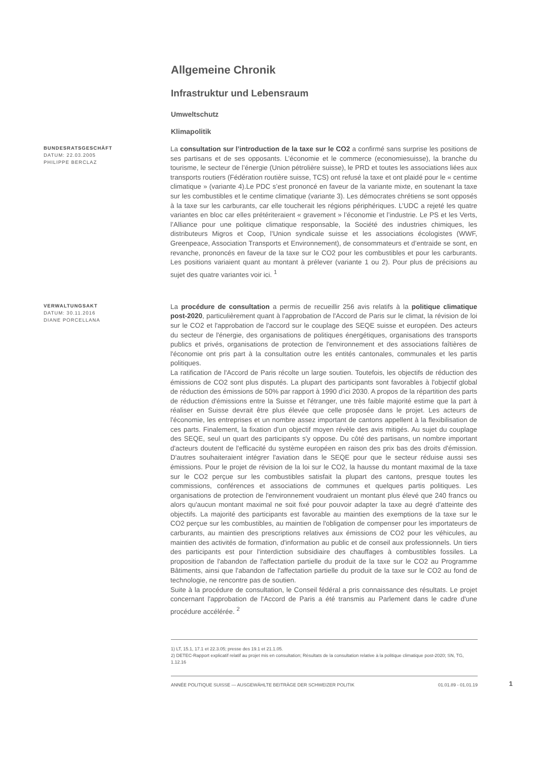Allgemeine Chronik
Infrastruktur und Lebensraum
Umweltschutz
Klimapolitik
BUNDESRATSGESCHÄFT
DATUM: 22.03.2005
PHILIPPE BERCLAZ
La consultation sur l’introduction de la taxe sur le CO2 a confirmé sans surprise les positions de ses partisans et de ses opposants. L’économie et le commerce (economiesuisse), la branche du tourisme, le secteur de l’énergie (Union pétrolière suisse), le PRD et toutes les associations liées aux transports routiers (Fédération routière suisse, TCS) ont refusé la taxe et ont plaidé pour le « centime climatique » (variante 4).Le PDC s’est prononcé en faveur de la variante mixte, en soutenant la taxe sur les combustibles et le centime climatique (variante 3). Les démocrates chrétiens se sont opposés à la taxe sur les carburants, car elle toucherait les régions périphériques. L’UDC a rejeté les quatre variantes en bloc car elles prétériteraient « gravement » l’économie et l’industrie. Le PS et les Verts, l’Alliance pour une politique climatique responsable, la Société des industries chimiques, les distributeurs Migros et Coop, l’Union syndicale suisse et les associations écologistes (WWF, Greenpeace, Association Transports et Environnement), de consommateurs et d’entraide se sont, en revanche, prononcés en faveur de la taxe sur le CO2 pour les combustibles et pour les carburants. Les positions variaient quant au montant à prélever (variante 1 ou 2). Pour plus de précisions au sujet des quatre variantes voir ici. <sup>1</sup>
VERWALTUNGSAKT
DATUM: 30.11.2016
DIANE PORCELLANA
La procédure de consultation a permis de recueillir 256 avis relatifs à la politique climatique post-2020, particulièrement quant à l'approbation de l'Accord de Paris sur le climat, la révision de loi sur le CO2 et l'approbation de l'accord sur le couplage des SEQE suisse et européen. Des acteurs du secteur de l'énergie, des organisations de politiques énergétiques, organisations des transports publics et privés, organisations de protection de l'environnement et des associations faîtières de l'économie ont pris part à la consultation outre les entités cantonales, communales et les partis politiques.
La ratification de l'Accord de Paris récolte un large soutien. Toutefois, les objectifs de réduction des émissions de CO2 sont plus disputés. La plupart des participants sont favorables à l'objectif global de réduction des émissions de 50% par rapport à 1990 d’ici 2030. A propos de la répartition des parts de réduction d'émissions entre la Suisse et l'étranger, une très faible majorité estime que la part à réaliser en Suisse devrait être plus élevée que celle proposée dans le projet. Les acteurs de l'économie, les entreprises et un nombre assez important de cantons appellent à la flexibilisation de ces parts. Finalement, la fixation d'un objectif moyen révèle des avis mitigés. Au sujet du couplage des SEQE, seul un quart des participants s'y oppose. Du côté des partisans, un nombre important d'acteurs doutent de l'efficacité du système européen en raison des prix bas des droits d'émission. D'autres souhaiteraient intégrer l'aviation dans le SEQE pour que le secteur réduise aussi ses émissions. Pour le projet de révision de la loi sur le CO2, la hausse du montant maximal de la taxe sur le CO2 perçue sur les combustibles satisfait la plupart des cantons, presque toutes les commissions, conférences et associations de communes et quelques partis politiques. Les organisations de protection de l'environnement voudraient un montant plus élevé que 240 francs ou alors qu'aucun montant maximal ne soit fixé pour pouvoir adapter la taxe au degré d'atteinte des objectifs. La majorité des participants est favorable au maintien des exemptions de la taxe sur le CO2 perçue sur les combustibles, au maintien de l'obligation de compenser pour les importateurs de carburants, au maintien des prescriptions relatives aux émissions de CO2 pour les véhicules, au maintien des activités de formation, d'information au public et de conseil aux professionnels. Un tiers des participants est pour l'interdiction subsidiaire des chauffages à combustibles fossiles. La proposition de l'abandon de l'affectation partielle du produit de la taxe sur le CO2 au Programme Bâtiments, ainsi que l'abandon de l'affectation partielle du produit de la taxe sur le CO2 au fond de technologie, ne rencontre pas de soutien.
Suite à la procédure de consultation, le Conseil fédéral a pris connaissance des résultats. Le projet concernant l'approbation de l'Accord de Paris a été transmis au Parlement dans le cadre d'une procédure accélérée. <sup>2</sup>
1) LT, 15.1, 17.1 et 22.3.05; presse des 19.1 et 21.1.05.
2) DETEC-Rapport explicatif relatif au projet mis en consultation; Résultats de la consultation relative à la politique climatique post-2020; SN, TG, 1.12.16
ANNÉE POLITIQUE SUISSE — AUSGEWÄHLTE BEITRÄGE DER SCHWEIZER POLITIK 01.01.89 - 01.01.19
1